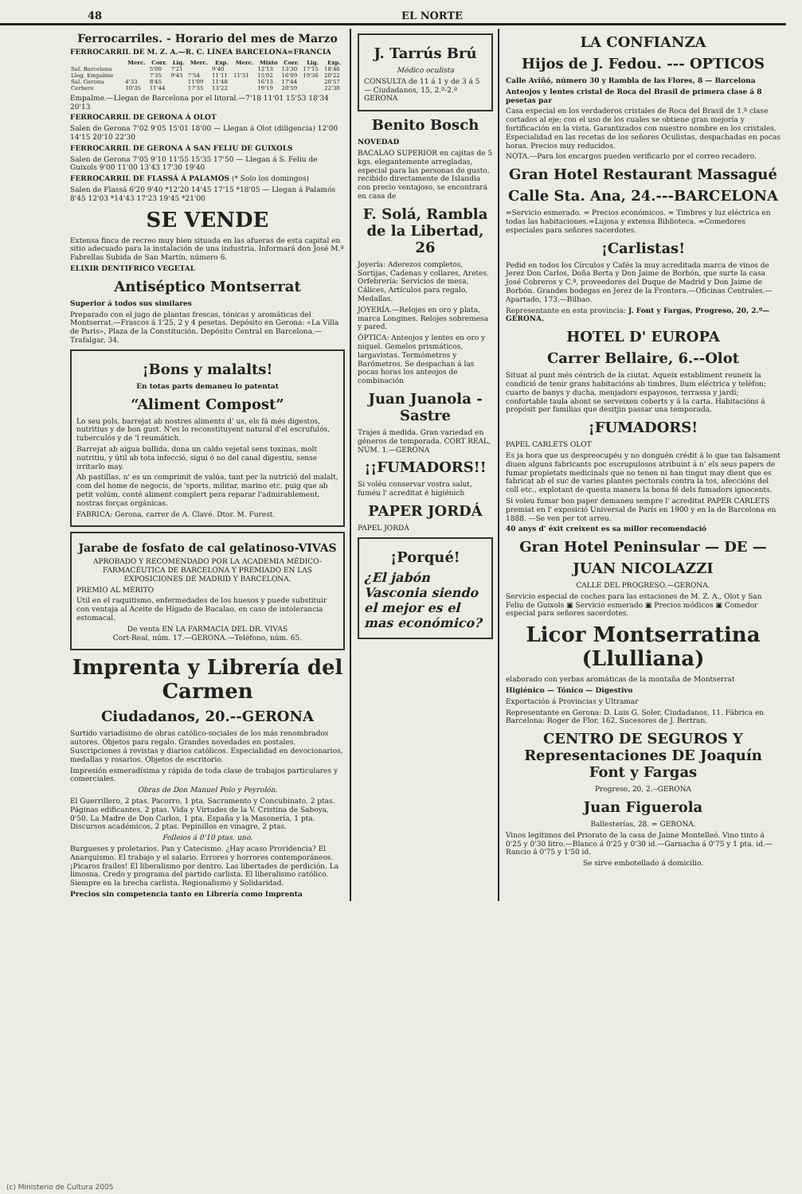48 EL NORTE
Ferrocarriles. - Horario del mes de Marzo
FERROCARRIL DE M. Z. A.—R. C. LÍNEA BARCELONA=FRANCIA
| | Merc. | Corr. | Lig. | Merc. | Exp. | Merc. | Mixto | Corr. | Lig. | Exp. |
| --- | --- | --- | --- | --- | --- | --- | --- | --- | --- | --- |
| Sal. Barcelona | | 5'00 | 7'21 | | 9'40 | | 12'13 | 13'30 | 17'15 | 18'46 |
| Lleg. Empalme | | 7'35 | 9'45 | 7'54 | 11'11 | 11'31 | 15'02 | 16'09 | 19'36 | 20'22 |
| Sal. Gerona | 4'33 | 8'45 | | 11'09 | 11'48 | | 16'13 | 17'44 | | 20'57 |
| Cerbere | 10'35 | 11'44 | | 17'35 | 13'22 | | 19'19 | 20'59 | | 22'30 |
Empalme.—Llegan de Barcelona por el litoral.—7'18 11'01 15'53 18'34 20'13
FERROCARRIL DE GERONA Á OLOT
Salen de Gerona 7'02 9'05 15'01 18'00 — Llegan á Olot (diligencia) 12'00 14'15 20'10 22'30
FERROCARRIL DE GERONA Á SAN FELIU DE GUIXOLS
Salen de Gerona 7'05 9'10 11'55 15'35 17'50 — Llegan á S. Feliu de Guixols 9'00 11'00 13'43 17'30 19'40
FERROCARRIL DE FLASSÁ Á PALAMÓS (* Solo los domingos)
Salen de Flassá 6'20 9'40 *12'20 14'45 17'15 *18'05 — Llegan á Palamós 8'45 12'03 *14'43 17'23 19'45 *21'00
SE VENDE
Extensa finca de recreo muy bien situada en las afueras de esta capital en sitio adecuado para la instalación de una industria. Informará don José M.ª Fabrellas Subida de San Martín, número 6.
ELIXIR DENTIFRICO VEGETAL
Antiséptico Montserrat
Superior á todos sus similares
Preparado con el jugo de plantas frescas, tónicas y aromáticas del Montserrat.—Frascos á 1'25, 2 y 4 pesetas. Depósito en Gerona: «La Villa de Paris», Plaza de la Constitución. Depósito Central en Barcelona.—Trafalgar, 34.
¡Bons y malalts!
En totas parts demaneu lo patentat
“Aliment Compost”
Lo seu pols, barrejat ab nostres aliments d' us, els fá més digestos, nutritius y de bon gust. N'es lo reconstituyent natural d'el escrufulós, tuberculós y de 'l reumátich.
Barrejat ab aigua bullida, dona un caldo vejetal sens toxinas, molt nutritiu, y útil ab tota infecció, sigui ó no del canal digestiu, sense irritarlo may.
Ab pastillas, n' es un comprimit de valúa, tant per la nutrició del malalt, com del home de negocis, de 'sports, militar, marino etc. puig que ab petit volúm, conté aliment complert pera reparar l'admirablement, nostras forças orgánicas.
FABRICA: Gerona, carrer de A. Clavé. Dtor. M. Furest.
Jarabe de fosfato de cal gelatinoso-VIVAS
APROBADO Y RECOMENDADO POR LA ACADEMIA MÉDICO-FARMACÉUTICA DE BARCELONA Y PREMIADO EN LAS EXPOSICIONES DE MADRID Y BARCELONA.
PREMIO AL MÉRITO
Util en el raquitismo, enfermedades de los huesos y puede substituir con ventaja al Aceite de Hígado de Bacalao, en caso de intolerancia estomacal.
De venta EN LA FARMACIA DEL DR. VIVAS
Cort-Real, núm. 17.—GERONA.—Teléfono, núm. 65.
Imprenta y Librería del Carmen
Ciudadanos, 20.--GERONA
Surtido variadísimo de obras católico-sociales de los más renombrados autores. Objetos para regalo. Grandes novedades en postales. Suscripciones á revistas y diarios católicos. Especialidad en devocionarios, medallas y rosarios. Objetos de escritorio.
Impresión esmeradísima y rápida de toda clase de trabajos particulares y comerciales.
Obras de Don Manuel Polo y Peyrolón.
El Guerrillero, 2 ptas. Pacorro, 1 pta. Sacramento y Concubinato. 2 ptas. Páginas edificantes, 2 ptas. Vida y Virtudes de la V. Cristina de Saboya, 0'50. La Madre de Don Carlos, 1 pta. España y la Masonería, 1 pta. Discursos académicos, 2 ptas. Pepinillos en vinagre, 2 ptas.
Folleios á 0'10 ptas. uno.
Burgueses y proletarios. Pan y Catecismo. ¿Hay acaso Providencia? El Anarquismo. El trabajo y el salario. Errores y horrores contemporáneos. ¡Picaros frailes! El liberalismo por dentro. Las libertades de perdición. La limosna. Credo y programa del partido carlista. El liberalismo católico. Siempre en la brecha carlista. Regionalismo y Solidaridad.
Precios sin competencia tanto en Librería como Imprenta
J. Tarrús Brú
Médico oculista
CONSULTA de 11 á 1 y de 3 á 5 — Ciudadanos, 15, 2.º-2.ª GERONA
Benito Bosch
NOVEDAD
BACALAO SUPERIOR en cajitas de 5 kgs. elegantemente arregladas, especial para las personas de gusto, recibido directamente de Islandia con precio ventajoso, se encontrará en casa de
F. Solá, Rambla de la Libertad, 26
Joyería: Aderezos completos, Sortijas, Cadenas y collares, Aretes. Orfebrería: Servicios de mesa, Cálices, Artículos para regalo, Medallas.
JOYERÍA.—Relojes en oro y plata, marca Longines. Relojes sobremesa y pared.
ÓPTICA: Anteojos y lentes en oro y niquel. Gemelos prismáticos, largavistas. Termómetros y Barómetros. Se despachan á las pocas horas los anteojos de combinación
Juan Juanola - Sastre
Trajes á medida. Gran variedad en géneros de temporada. CORT REAL, NÚM. 1.—GERONA
¡¡FUMADORS!!
Si voléu conservar vostra salut, fuméu l' acreditat é higiénich
PAPER JORDÁ
PAPEL JORDÁ
¡Porqué!
¿El jabón Vasconia siendo el mejor es el mas económico?
LA CONFIANZA
Hijos de J. Fedou. --- OPTICOS
Calle Aviñó, número 30 y Rambla de las Flores, 8 — Barcelona
Anteojos y lentes cristal de Roca del Brasil de primera clase á 8 pesetas par
Casa especial en los verdaderos cristales de Roca del Brasil de 1.ª clase cortados al eje; con el uso de los cuales se obtiene gran mejoría y fortificación en la vista. Garantizados con nuestro nombre en los cristales. Especialidad en las recetas de los señores Oculistas, despachadas en pocas horas. Precios muy reducidos.
NOTA.---Para los encargos pueden verificarlo por el correo recadero.
Gran Hotel Restaurant Massagué
Calle Sta. Ana, 24.---BARCELONA
=Servicio esmerado. = Precios económicos. = Timbres y luz eléctrica en todas las habitaciones.=Lujosa y extensa Biblioteca. =Comedores especiales para señores sacerdotes.
¡Carlistas!
Pedid en todos los Círculos y Cafés la muy acreditada marca de vinos de Jerez Don Carlos, Doña Berta y Don Jaime de Borbón, que surte la casa José Cobreros y C.ª, proveedores del Duque de Madrid y Don Jaime de Borbón. Grandes bodegas en Jerez de la Frontera.—Oficinas Centrales.—Apartado, 173.—Bilbao.
Representante en esta provincia: J. Font y Fargas, Progreso, 20, 2.º—GERONA.
HOTEL D' EUROPA
Carrer Bellaire, 6.--Olot
Situat al punt més céntrich de la ciutat. Aqueix establiment reuneix la condició de tenir grans habitacións ab timbres, llum eléctrica y telèfon; cuarto de banys y ducha, menjadors espayosos, terrassa y jardí; confortable taula ahont se serveixen coberts y á la carta. Habitacións á propósit per familias que desitjin passar una temporada.
¡FUMADORS!
PAPEL CARLETS OLOT
Es ja hora que us despreocupéu y no donguén crédit á lo que tan falsament diuen alguns fabricants poc escrupulosos atribuint á n' els seus papers de fumar propietats medicinals que no tenen ni han tingut may dient que es fabricat ab el suc de varies plantes pectorals contra la tos, afeccións del coll etc., explotant de questa manera la bona fé dels fumadors ignocents.
Si voleu fumar bon paper demaneu sempre l' acreditat PAPER CARLETS premiat en l' exposició Universal de París en 1900 y en la de Barcelona en 1888. —Se ven per tot arreu.
40 anys d' éxit creixent es sa millor recomendació
Gran Hotel Peninsular — DE —
JUAN NICOLAZZI
CALLE DEL PROGRESO.—GERONA.
Servicio especial de coches para las estaciones de M. Z. A., Olot y San Feliu de Guixols ▣ Servicio esmerado ▣ Precios módicos ▣ Comedor especial para señores sacerdotes.
Licor Montserratina (Llulliana)
elaborado con yerbas aromáticas de la montaña de Montserrat
Higiénico — Tónico — Digestivo
Exportación á Provincias y Ultramar
Representante en Gerona: D. Luis G. Soler, Ciudadanos, 11. Fábrica en Barcelona: Roger de Flor, 162, Sucesores de J. Bertran.
CENTRO DE SEGUROS Y Representaciones DE Joaquín Font y Fargas
Progreso, 20, 2.--GERONA
Juan Figuerola
Ballesterías, 28. = GERONA.
Vinos legítimos del Priorato de la casa de Jaime Montelleó. Vino tinto á 0'25 y 0'30 litro.—Blanco á 0'25 y 0'30 id.—Garnacha á 0'75 y 1 pta. id.—Rancio á 0'75 y 1'50 id.
Se sirve embotellado á domicilio.
(c) Ministerio de Cultura 2005